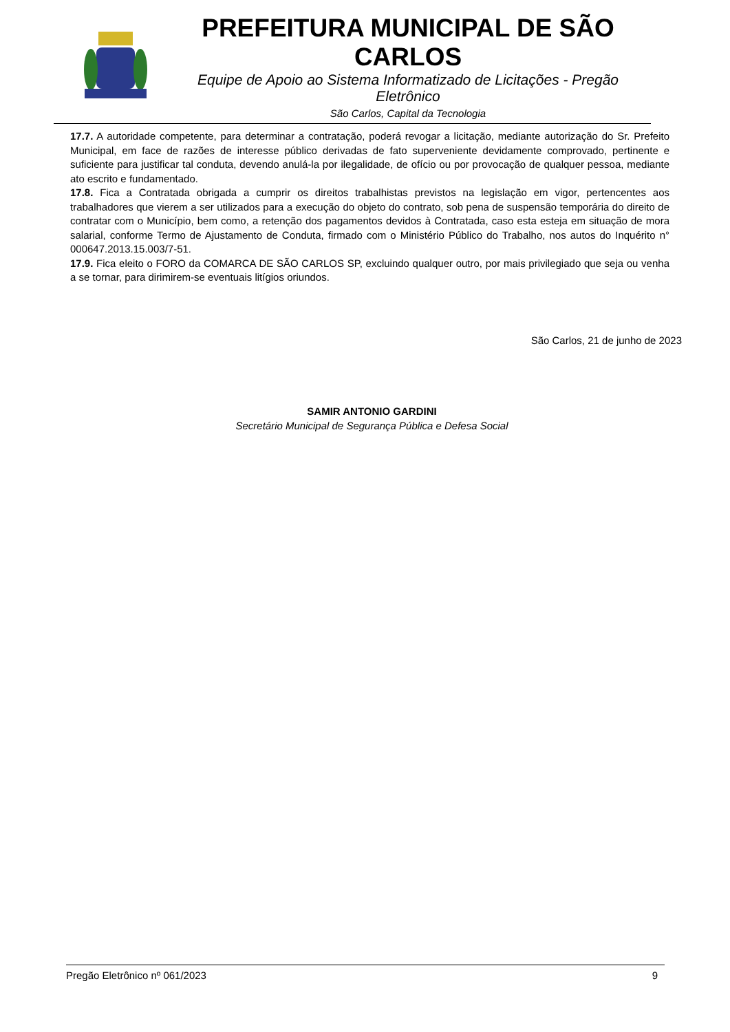PREFEITURA MUNICIPAL DE SÃO CARLOS
Equipe de Apoio ao Sistema Informatizado de Licitações - Pregão Eletrônico
São Carlos, Capital da Tecnologia
17.7. A autoridade competente, para determinar a contratação, poderá revogar a licitação, mediante autorização do Sr. Prefeito Municipal, em face de razões de interesse público derivadas de fato superveniente devidamente comprovado, pertinente e suficiente para justificar tal conduta, devendo anulá-la por ilegalidade, de ofício ou por provocação de qualquer pessoa, mediante ato escrito e fundamentado.
17.8. Fica a Contratada obrigada a cumprir os direitos trabalhistas previstos na legislação em vigor, pertencentes aos trabalhadores que vierem a ser utilizados para a execução do objeto do contrato, sob pena de suspensão temporária do direito de contratar com o Município, bem como, a retenção dos pagamentos devidos à Contratada, caso esta esteja em situação de mora salarial, conforme Termo de Ajustamento de Conduta, firmado com o Ministério Público do Trabalho, nos autos do Inquérito n° 000647.2013.15.003/7-51.
17.9. Fica eleito o FORO da COMARCA DE SÃO CARLOS SP, excluindo qualquer outro, por mais privilegiado que seja ou venha a se tornar, para dirimirem-se eventuais litígios oriundos.
São Carlos, 21 de junho de 2023
SAMIR ANTONIO GARDINI
Secretário Municipal de Segurança Pública e Defesa Social
Pregão Eletrônico nº 061/2023 9